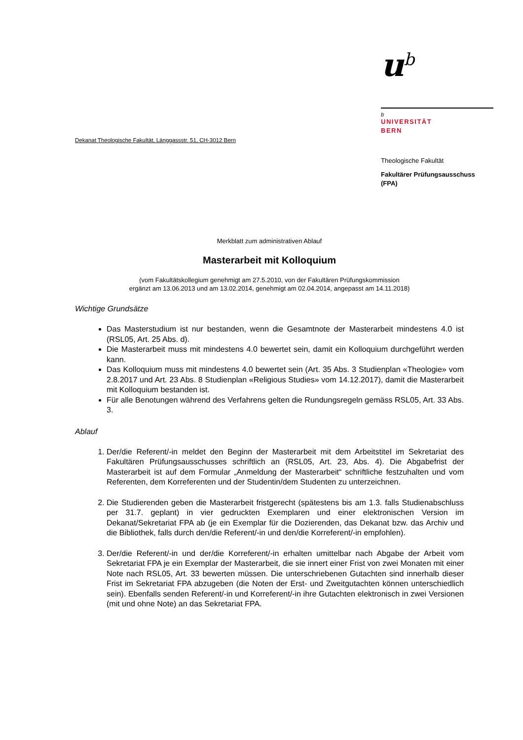Dekanat Theologische Fakultät, Länggassstr. 51, CH-3012 Bern
u<sup>b</sup>
b
UNIVERSITÄT
BERN
Theologische Fakultät
Fakultärer Prüfungsausschuss
(FPA)
Merkblatt zum administrativen Ablauf
Masterarbeit mit Kolloquium
(vom Fakultätskollegium genehmigt am 27.5.2010, von der Fakultären Prüfungskommission
ergänzt am 13.06.2013 und am 13.02.2014, genehmigt am 02.04.2014, angepasst am 14.11.2018)
Wichtige Grundsätze
Das Masterstudium ist nur bestanden, wenn die Gesamtnote der Masterarbeit mindestens 4.0 ist (RSL05, Art. 25 Abs. d).
Die Masterarbeit muss mit mindestens 4.0 bewertet sein, damit ein Kolloquium durchgeführt werden kann.
Das Kolloquium muss mit mindestens 4.0 bewertet sein (Art. 35 Abs. 3 Studienplan «Theologie» vom 2.8.2017 und Art. 23 Abs. 8 Studienplan «Religious Studies» vom 14.12.2017), damit die Masterarbeit mit Kolloquium bestanden ist.
Für alle Benotungen während des Verfahrens gelten die Rundungsregeln gemäss RSL05, Art. 33 Abs. 3.
Ablauf
1. Der/die Referent/-in meldet den Beginn der Masterarbeit mit dem Arbeitstitel im Sekretariat des Fakultären Prüfungsausschusses schriftlich an (RSL05, Art. 23, Abs. 4). Die Abgabefrist der Masterarbeit ist auf dem Formular „Anmeldung der Masterarbeit“ schriftliche festzuhalten und vom Referenten, dem Korreferenten und der Studentin/dem Studenten zu unterzeichnen.
2. Die Studierenden geben die Masterarbeit fristgerecht (spätestens bis am 1.3. falls Studienabschluss per 31.7. geplant) in vier gedruckten Exemplaren und einer elektronischen Version im Dekanat/Sekretariat FPA ab (je ein Exemplar für die Dozierenden, das Dekanat bzw. das Archiv und die Bibliothek, falls durch den/die Referent/-in und den/die Korreferent/-in empfohlen).
3. Der/die Referent/-in und der/die Korreferent/-in erhalten umittelbar nach Abgabe der Arbeit vom Sekretariat FPA je ein Exemplar der Masterarbeit, die sie innert einer Frist von zwei Monaten mit einer Note nach RSL05, Art. 33 bewerten müssen. Die unterschriebenen Gutachten sind innerhalb dieser Frist im Sekretariat FPA abzugeben (die Noten der Erst- und Zweitgutachten können unterschiedlich sein). Ebenfalls senden Referent/-in und Korreferent/-in ihre Gutachten elektronisch in zwei Versionen (mit und ohne Note) an das Sekretariat FPA.